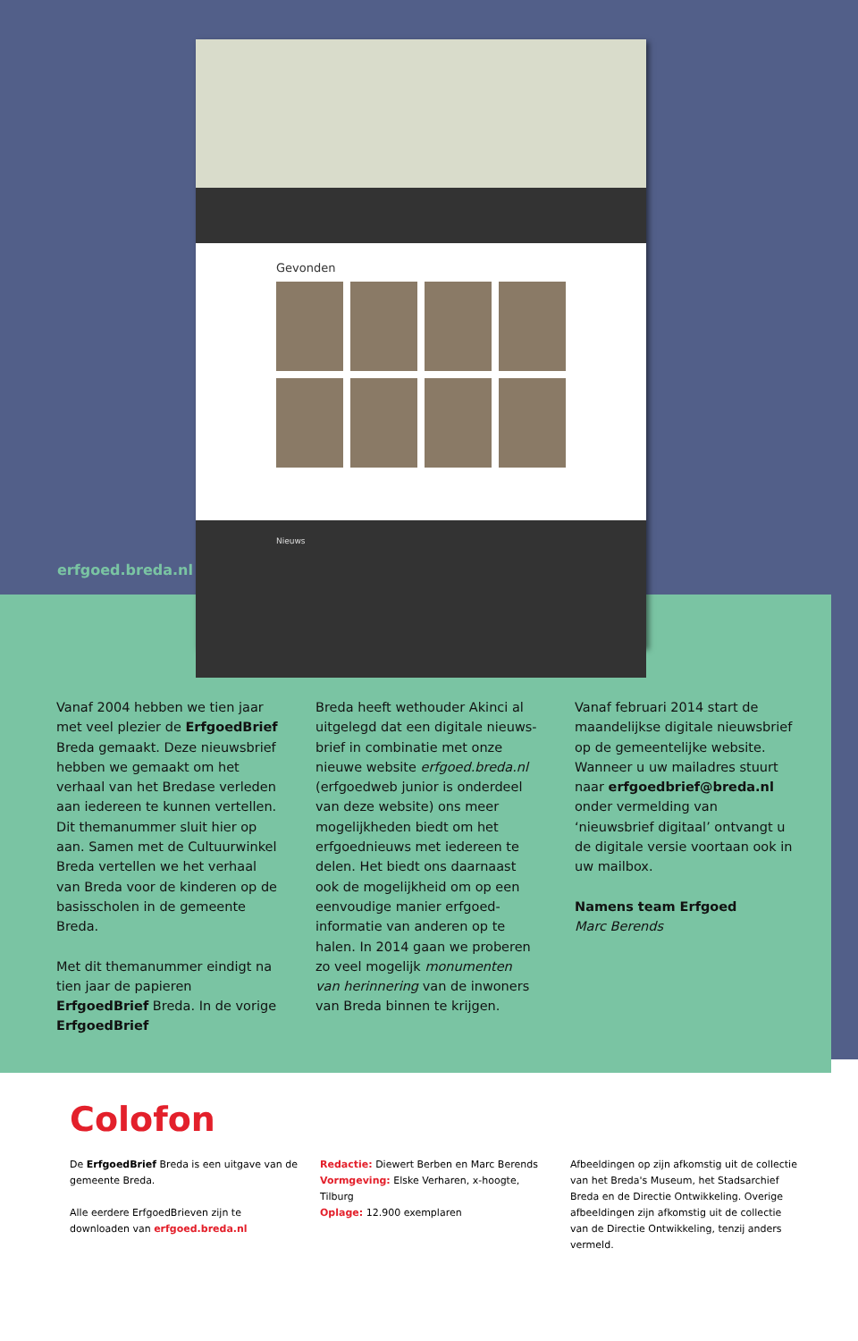Gevonden
Nieuws
erfgoed.breda.nl
Vanaf 2004 hebben we tien jaar met veel plezier de ErfgoedBrief Breda gemaakt. Deze nieuwsbrief hebben we gemaakt om het verhaal van het Bredase verleden aan iedereen te kunnen vertellen. Dit themanummer sluit hier op aan. Samen met de Cultuurwinkel Breda vertellen we het verhaal van Breda voor de kinderen op de basisscholen in de gemeente Breda.
Met dit themanummer eindigt na tien jaar de papieren ErfgoedBrief Breda. In de vorige ErfgoedBrief
Breda heeft wethouder Akinci al uitgelegd dat een digitale nieuws­brief in combinatie met onze nieuwe website erfgoed.breda.nl (erfgoed­web junior is onderdeel van deze website) ons meer mogelijkheden biedt om het erfgoednieuws met iedereen te delen. Het biedt ons daarnaast ook de mogelijkheid om op een eenvoudige manier erfgoed­informatie van anderen op te halen. In 2014 gaan we proberen zo veel mogelijk monumenten van herinne­ring van de inwoners van Breda binnen te krijgen.
Vanaf februari 2014 start de maan­delijkse digitale nieuwsbrief op de gemeentelijke website. Wanneer u uw mailadres stuurt naar erfgoedbrief@breda.nl onder vermel­ding van ‘nieuwsbrief digitaal’ ont­vangt u de digitale versie voortaan ook in uw mailbox.
Namens team Erfgoed
Marc Berends
Colofon
De ErfgoedBrief Breda is een uitgave van de gemeente Breda.
Alle eerdere ErfgoedBrieven zijn te downloaden van erfgoed.breda.nl
Redactie: Diewert Berben en Marc Berends
Vormgeving: Elske Verharen, x-hoogte, Tilburg
Oplage: 12.900 exemplaren
Afbeeldingen op zijn afkomstig uit de collectie van het Breda's Museum, het Stadsarchief Breda en de Directie Ontwikkeling. Overige afbeeldingen zijn afkomstig uit de collectie van de Directie Ontwikkeling, tenzij anders vermeld.